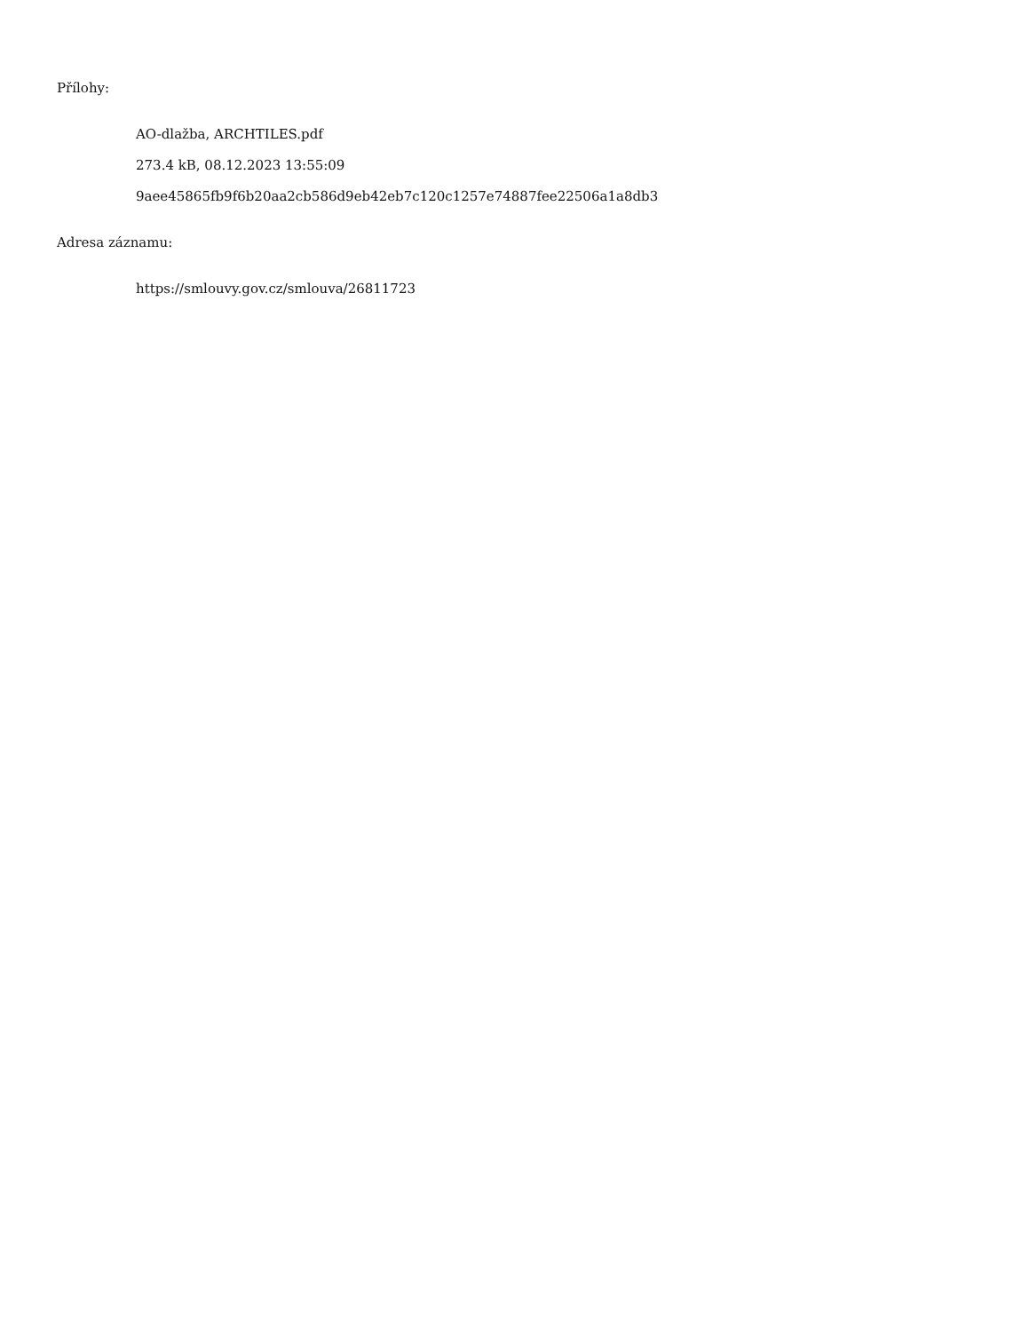Přílohy:
AO-dlažba, ARCHTILES.pdf
273.4 kB, 08.12.2023 13:55:09
9aee45865fb9f6b20aa2cb586d9eb42eb7c120c1257e74887fee22506a1a8db3
Adresa záznamu:
https://smlouvy.gov.cz/smlouva/26811723